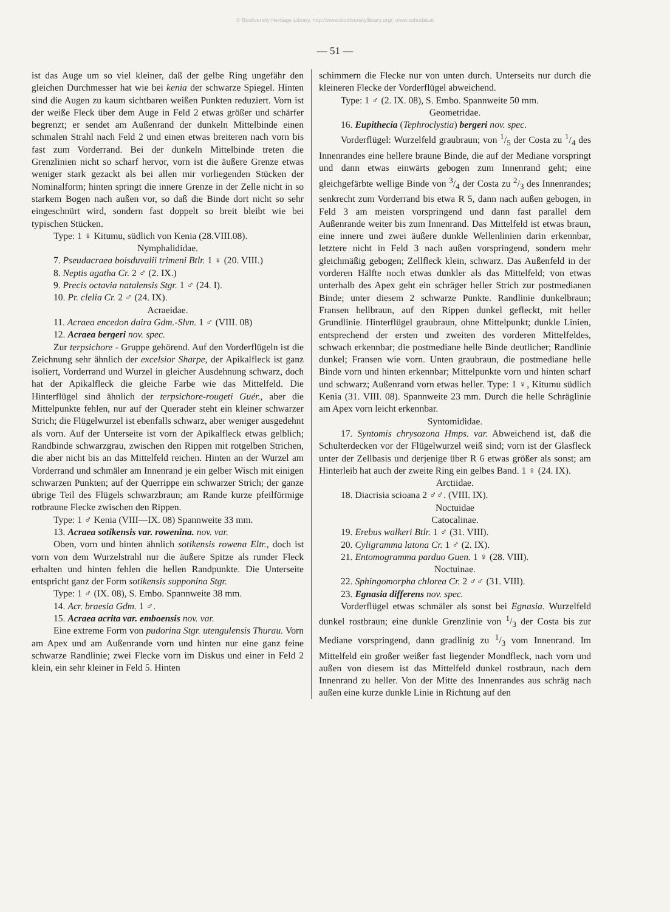© Biodiversity Heritage Library, http://www.biodiversitylibrary.org/; www.zobodat.at
— 51 —
ist das Auge um so viel kleiner, daß der gelbe Ring ungefähr den gleichen Durchmesser hat wie bei kenia der schwarze Spiegel. Hinten sind die Augen zu kaum sichtbaren weißen Punkten reduziert. Vorn ist der weiße Fleck über dem Auge in Feld 2 etwas größer und schärfer begrenzt; er sendet am Außenrand der dunkeln Mittelbinde einen schmalen Strahl nach Feld 2 und einen etwas breiteren nach vorn bis fast zum Vorderrand. Bei der dunkeln Mittelbinde treten die Grenzlinien nicht so scharf hervor, vorn ist die äußere Grenze etwas weniger stark gezackt als bei allen mir vorliegenden Stücken der Nominalform; hinten springt die innere Grenze in der Zelle nicht in so starkem Bogen nach außen vor, so daß die Binde dort nicht so sehr eingeschnürt wird, sondern fast doppelt so breit bleibt wie bei typischen Stücken.
Type: 1 ♀ Kitumu, südlich von Kenia (28.VIII.08).
Nymphalididae.
7. Pseudacraea boisduvalii trimeni Btlr. 1 ♀ (20. VIII.)
8. Neptis agatha Cr. 2 ♂ (2. IX.)
9. Precis octavia natalensis Stgr. 1 ♂ (24. I).
10. Pr. clelia Cr. 2 ♂ (24. IX).
Acraeidae.
11. Acraea encedon daira Gdm.-Slvn. 1 ♂ (VIII. 08)
12. Acraea bergeri nov. spec.
Zur terpsichore - Gruppe gehörend. Auf den Vorderflügeln ist die Zeichnung sehr ähnlich der excelsior Sharpe, der Apikalfleck ist ganz isoliert, Vorderrand und Wurzel in gleicher Ausdehnung schwarz, doch hat der Apikalfleck die gleiche Farbe wie das Mittelfeld. Die Hinterflügel sind ähnlich der terpsichore-rougeti Guér., aber die Mittelpunkte fehlen, nur auf der Querader steht ein kleiner schwarzer Strich; die Flügelwurzel ist ebenfalls schwarz, aber weniger ausgedehnt als vorn. Auf der Unterseite ist vorn der Apikalfleck etwas gelblich; Randbinde schwarzgrau, zwischen den Rippen mit rotgelben Strichen, die aber nicht bis an das Mittelfeld reichen. Hinten an der Wurzel am Vorderrand und schmäler am Innenrand je ein gelber Wisch mit einigen schwarzen Punkten; auf der Querrippe ein schwarzer Strich; der ganze übrige Teil des Flügels schwarzbraun; am Rande kurze pfeilförmige rotbraune Flecke zwischen den Rippen.
Type: 1 ♂ Kenia (VIII—IX. 08) Spannweite 33 mm.
13. Acraea sotikensis var. rowenina. nov. var.
Oben, vorn und hinten ähnlich sotikensis rowena Eltr., doch ist vorn von dem Wurzelstrahl nur die äußere Spitze als runder Fleck erhalten und hinten fehlen die hellen Randpunkte. Die Unterseite entspricht ganz der Form sotikensis supponina Stgr.
Type: 1 ♂ (IX. 08), S. Embo. Spannweite 38 mm.
14. Acr. braesia Gdm. 1 ♂.
15. Acraea acrita var. emboensis nov. var.
Eine extreme Form von pudorina Stgr. utengulensis Thurau. Vorn am Apex und am Außenrande vorn und hinten nur eine ganz feine schwarze Randlinie; zwei Flecke vorn im Diskus und einer in Feld 2 klein, ein sehr kleiner in Feld 5. Hinten
schimmern die Flecke nur von unten durch. Unterseits nur durch die kleineren Flecke der Vorderflügel abweichend.
Type: 1 ♂ (2. IX. 08), S. Embo. Spannweite 50 mm.
Geometridae.
16. Eupithecia (Tephroclystia) bergeri nov. spec.
Vorderflügel: Wurzelfeld graubraun; von 1/5 der Costa zu 1/4 des Innenrandes eine hellere braune Binde, die auf der Mediane vorspringt und dann etwas einwärts gebogen zum Innenrand geht; eine gleichgefärbte wellige Binde von 3/4 der Costa zu 2/3 des Innenrandes; senkrecht zum Vorderrand bis etwa R 5, dann nach außen gebogen, in Feld 3 am meisten vorspringend und dann fast parallel dem Außenrande weiter bis zum Innenrand. Das Mittelfeld ist etwas braun, eine innere und zwei äußere dunkle Wellenlinien darin erkennbar, letztere nicht in Feld 3 nach außen vorspringend, sondern mehr gleichmäßig gebogen; Zellfleck klein, schwarz. Das Außenfeld in der vorderen Hälfte noch etwas dunkler als das Mittelfeld; von etwas unterhalb des Apex geht ein schräger heller Strich zur postmedianen Binde; unter diesem 2 schwarze Punkte. Randlinie dunkelbraun; Fransen hellbraun, auf den Rippen dunkel gefleckt, mit heller Grundlinie. Hinterflügel graubraun, ohne Mittelpunkt; dunkle Linien, entsprechend der ersten und zweiten des vorderen Mittelfeldes, schwach erkennbar; die postmediane helle Binde deutlicher; Randlinie dunkel; Fransen wie vorn. Unten graubraun, die postmediane helle Binde vorn und hinten erkennbar; Mittelpunkte vorn und hinten scharf und schwarz; Außenrand vorn etwas heller. Type: 1 ♀, Kitumu südlich Kenia (31. VIII. 08). Spannweite 23 mm. Durch die helle Schräglinie am Apex vorn leicht erkennbar.
Syntomididae.
17. Syntomis chrysozona Hmps. var. Abweichend ist, daß die Schulterdecken vor der Flügelwurzel weiß sind; vorn ist der Glasfleck unter der Zellbasis und derjenige über R 6 etwas größer als sonst; am Hinterleib hat auch der zweite Ring ein gelbes Band. 1 ♀ (24. IX).
Arctiidae.
18. Diacrisia scioana 2 ♂♂. (VIII. IX).
Noctuidae
Catocalinae.
19. Erebus walkeri Btlr. 1 ♂ (31. VIII).
20. Cyligramma latona Cr. 1 ♂ (2. IX).
21. Entomogramma parduo Guen. 1 ♀ (28. VIII).
Noctuinae.
22. Sphingomorpha chlorea Cr. 2 ♂♂ (31. VIII).
23. Egnasia differens nov. spec.
Vorderflügel etwas schmäler als sonst bei Egnasia. Wurzelfeld dunkel rostbraun; eine dunkle Grenzlinie von 1/3 der Costa bis zur Mediane vorspringend, dann gradlinig zu 1/3 vom Innenrand. Im Mittelfeld ein großer weißer fast liegender Mondfleck, nach vorn und außen von diesem ist das Mittelfeld dunkel rostbraun, nach dem Innenrand zu heller. Von der Mitte des Innenrandes aus schräg nach außen eine kurze dunkle Linie in Richtung auf den